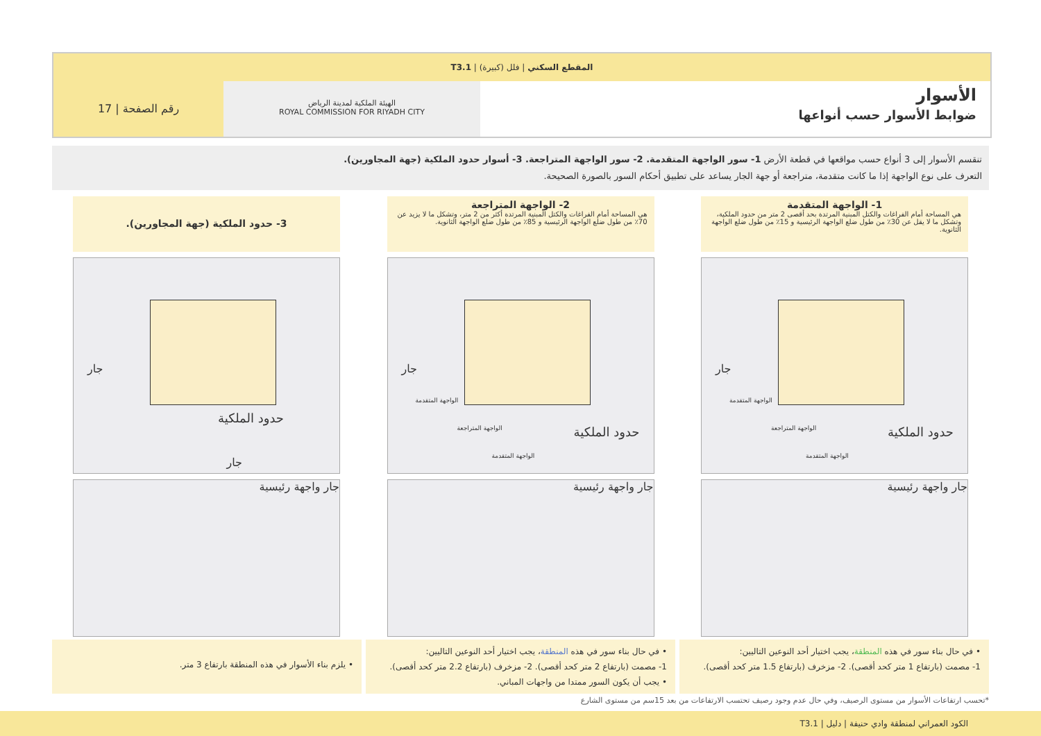المقطع السكني | فلل (كبيرة) | T3.1
الأسوار
ضوابط الأسوار حسب أنواعها
الهيئة الملكية لمدينة الرياض
ROYAL COMMISSION FOR RIYADH CITY
رقم الصفحة | 17
تنقسم الأسوار إلى 3 أنواع حسب مواقعها في قطعة الأرض 1- سور الواجهة المتقدمة. 2- سور الواجهة المتراجعة. 3- أسوار حدود الملكية (جهة المجاورين).
التعرف على نوع الواجهة إذا ما كانت متقدمة، متراجعة أو جهة الجار يساعد على تطبيق أحكام السور بالصورة الصحيحة.
1- الواجهة المتقدمة
هي المساحة أمام الفراغات والكتل المبنية المرتدة بحد أقصى 2 متر من حدود الملكية، وتشكل ما لا يقل عن 30٪ من طول ضلع الواجهة الرئيسية و 15٪ من طول ضلع الواجهة الثانوية.
حدود الملكية
جار
الواجهة المتقدمة
الواجهة المتراجعة
الواجهة المتقدمة
جار واجهة رئيسية
2- الواجهة المتراجعة
هي المساحة أمام الفراغات والكتل المبنية المرتدة أكثر من 2 متر، وتشكل ما لا يزيد عن 70٪ من طول ضلع الواجهة الرئيسية و 85٪ من طول ضلع الواجهة الثانوية.
حدود الملكية
جار
الواجهة المتقدمة
الواجهة المتراجعة
الواجهة المتقدمة
جار واجهة رئيسية
3- حدود الملكية (جهة المجاورين).
حدود الملكية
جار
جار
جار واجهة رئيسية
• في حال بناء سور في هذه المنطقة، يجب اختيار أحد النوعين التاليين:
1- مصمت (بارتفاع 1 متر كحد أقصى). 2- مزخرف (بارتفاع 1.5 متر كحد أقصى).
• في حال بناء سور في هذه المنطقة، يجب اختيار أحد النوعين التاليين:
1- مصمت (بارتفاع 2 متر كحد أقصى). 2- مزخرف (بارتفاع 2.2 متر كحد أقصى).
• يجب أن يكون السور ممتدا من واجهات المباني.
• يلزم بناء الأسوار في هذه المنطقة بارتفاع 3 متر.
*تحسب ارتفاعات الأسوار من مستوى الرصيف، وفي حال عدم وجود رصيف تحتسب الارتفاعات من بعد 15سم من مستوى الشارع
الكود العمراني لمنطقة وادي حنيفة | دليل | T3.1